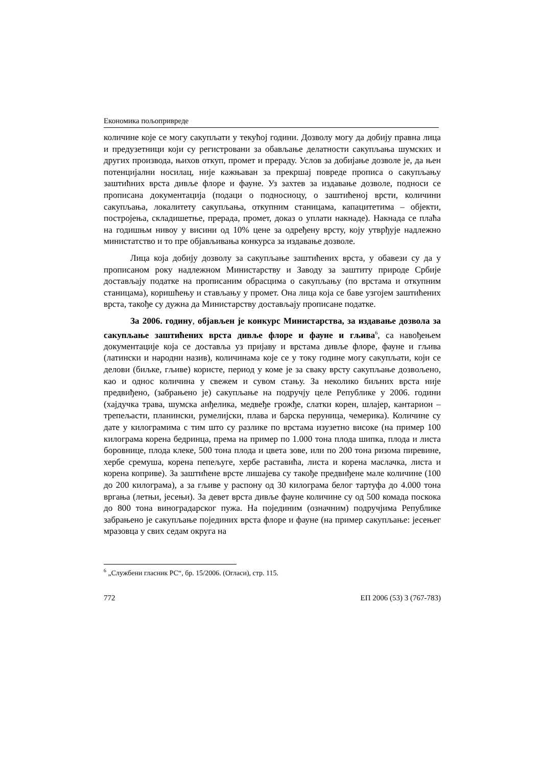Економика пољопривреде
количине које се могу сакупљати у текућој години. Дозволу могу да добију правна лица и предузетници који су регистровани за обављање делатности сакупљања шумских и других производа, њихов откуп, промет и прераду. Услов за добијање дозволе је, да њен потенцијални носилац, није кажњаван за прекршај повреде прописа о сакупљању заштићних врста дивље флоре и фауне. Уз захтев за издавање дозволе, подноси се прописана документација (подаци о подносиоцу, о заштићеној врсти, количини сакупљања, локалитету сакупљања, откупним станицама, капацитетима – објекти, постројења, складишетње, прерада, промет, доказ о уплати накнаде). Накнада се плаћа на годишњм нивоу у висини од 10% цене за одређену врсту, коју утврђује надлежно министатство и то пре објављивања конкурса за издавање дозволе.
Лица која добију дозволу за сакупљање заштићених врста, у обавези су да у прописаном року надлежном Министарству и Заводу за заштиту природе Србије достављају податке на прописаним обрасцима о сакупљању (по врстама и откупним станицама), коришћењу и стављању у промет. Она лица која се баве узгојем заштићених врста, такође су дужна да Министарству достављају прописане податке.
За 2006. годину, објављен је конкурс Министарства, за издавање дозвола за сакупљање заштићених врста дивље флоре и фауне и гљива<sup>6</sup>, са навођењем документације која се доставља уз пријаву и врстама дивље флоре, фауне и гљива (латински и народни назив), количинама које се у току године могу сакупљати, који се делови (биљке, гљиве) користе, период у коме је за сваку врсту сакупљање дозвољено, као и однос количина у свежем и сувом стању. За неколико биљних врста није предвиђено, (забрањено је) сакупљање на подручју целе Републике у 2006. години (хајдучка трава, шумска анђелика, медвеђе грожђе, слатки корен, шлајер, кантарион – трепељасти, планински, румелијски, плава и барска перуница, чемерика). Количине су дате у килограмима с тим што су разлике по врстама изузетно високе (на пример 100 килограма корена бедринца, према на пример по 1.000 тона плода шипка, плода и листа боровнице, плода клеке, 500 тона плода и цвета зове, или по 200 тона ризома пиревине, хербе сремуша, корена пепељуге, хербе раставића, листа и корена маслачка, листа и корена коприве). За заштићене врсте лишајева су такође предвиђене мале количине (100 до 200 килограма), а за гљиве у распону од 30 килограма белог тартуфа до 4.000 тона вргања (летњи, јесењи). За девет врста дивље фауне количине су од 500 комада поскока до 800 тона виноградарског пужа. На појединим (означним) подручјима Републике забрањено је сакупљање појединих врста флоре и фауне (на пример сакупљање: јесењег мразовца у свих седам округа на
<sup>6</sup> „Службени гласник РС“, бр. 15/2006. (Огласи), стр. 115.
772 ЕП 2006 (53) 3 (767-783)